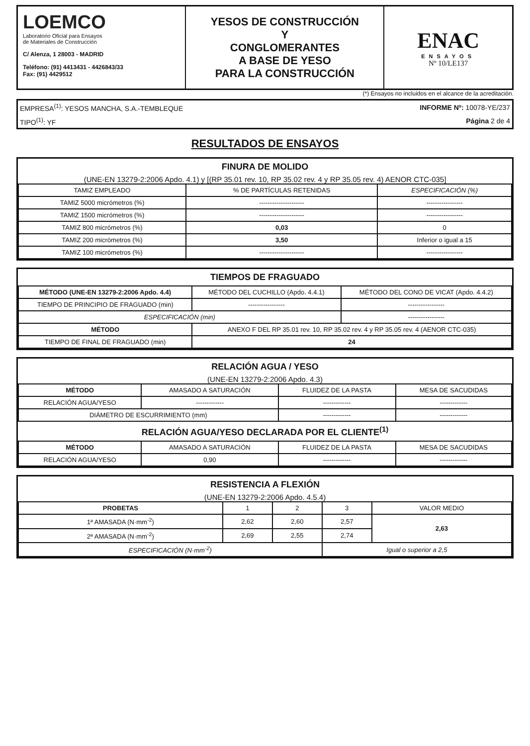| LOEMCO Laboratorio Oficial para Ensayos de Materiales de Construcción C/ Alenza, 1 28003 - MADRID Teléfono: (91) 4413431 - 4426843/33 Fax: (91) 4429512 | YESOS DE CONSTRUCCIÓN Y CONGLOMERANTES A BASE DE YESO PARA LA CONSTRUCCIÓN | ENAC ENSAYOS Nº 10/LE137 |
(*) Ensayos no incluidos en el alcance de la acreditación.
| EMPRESA<sup>(1)</sup>: YESOS MANCHA, S.A.-TEMBLEQUE | INFORME Nº: 10078-YE/237 |
| TIPO<sup>(1)</sup>: YF | Página 2 de 4 |
RESULTADOS DE ENSAYOS
FINURA DE MOLIDO
(UNE-EN 13279-2:2006 Apdo. 4.1) y [(RP 35.01 rev. 10, RP 35.02 rev. 4 y RP 35.05 rev. 4) AENOR CTC-035]
| TAMIZ EMPLEADO | % DE PARTÍCULAS RETENIDAS | ESPECIFICACIÓN (%) |
| --- | --- | --- |
| TAMIZ 5000 micrómetros (%) | --------------------- | ----------------- |
| TAMIZ 1500 micrómetros (%) | --------------------- | ----------------- |
| TAMIZ 800 micrómetros (%) | 0,03 | 0 |
| TAMIZ 200 micrómetros (%) | 3,50 | Inferior o igual a 15 |
| TAMIZ 100 micrómetros (%) | --------------------- | ----------------- |
TIEMPOS DE FRAGUADO
| MÉTODO (UNE-EN 13279-2:2006 Apdo. 4.4) | MÉTODO DEL CUCHILLO (Apdo. 4.4.1) | MÉTODO DEL CONO DE VICAT (Apdo. 4.4.2) |
| --- | --- | --- |
| TIEMPO DE PRINCIPIO DE FRAGUADO (min) | ----------------- | ----------------- |
| ESPECIFICACIÓN (min) | | ----------------- |
| MÉTODO | ANEXO F DEL RP 35.01 rev. 10, RP 35.02 rev. 4 y RP 35.05 rev. 4 (AENOR CTC-035) | |
| TIEMPO DE FINAL DE FRAGUADO (min) | 24 | |
RELACIÓN AGUA / YESO
(UNE-EN 13279-2:2006 Apdo. 4.3)
| MÉTODO | AMASADO A SATURACIÓN | FLUIDEZ DE LA PASTA | MESA DE SACUDIDAS |
| --- | --- | --- | --- |
| RELACIÓN AGUA/YESO | ------------- | ------------- | ------------- |
| DIÁMETRO DE ESCURRIMIENTO (mm) | | ------------- | ------------- |
RELACIÓN AGUA/YESO DECLARADA POR EL CLIENTE<sup>(1)</sup>
| MÉTODO | AMASADO A SATURACIÓN | FLUIDEZ DE LA PASTA | MESA DE SACUDIDAS |
| --- | --- | --- | --- |
| RELACIÓN AGUA/YESO | 0,90 | ------------- | ------------- |
RESISTENCIA A FLEXIÓN
(UNE-EN 13279-2:2006 Apdo. 4.5.4)
| PROBETAS | 1 | 2 | 3 | VALOR MEDIO |
| --- | --- | --- | --- | --- |
| 1ª AMASADA (N·mm<sup>-2</sup>) | 2,62 | 2,60 | 2,57 | 2,63 |
| 2ª AMASADA (N·mm<sup>-2</sup>) | 2,69 | 2,55 | 2,74 | |
| ESPECIFICACIÓN (N·mm<sup>-2</sup>) | | | Igual o superior a 2,5 | |